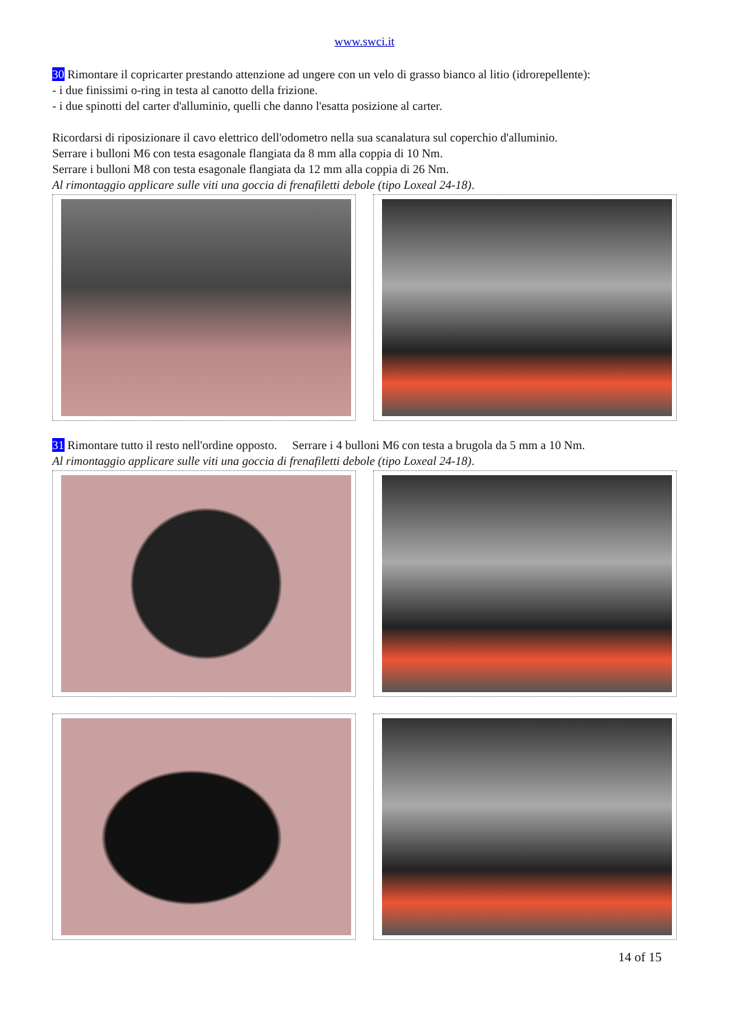www.swci.it
30 Rimontare il copricarter prestando attenzione ad ungere con un velo di grasso bianco al litio (idrorepellente):
- i due finissimi o-ring in testa al canotto della frizione.
- i due spinotti del carter d'alluminio, quelli che danno l'esatta posizione al carter.
Ricordarsi di riposizionare il cavo elettrico dell'odometro nella sua scanalatura sul coperchio d'alluminio.
Serrare i bulloni M6 con testa esagonale flangiata da 8 mm alla coppia di 10 Nm.
Serrare i bulloni M8 con testa esagonale flangiata da 12 mm alla coppia di 26 Nm.
Al rimontaggio applicare sulle viti una goccia di frenafiletti debole (tipo Loxeal 24-18).
31 Rimontare tutto il resto nell'ordine opposto. Serrare i 4 bulloni M6 con testa a brugola da 5 mm a 10 Nm.
Al rimontaggio applicare sulle viti una goccia di frenafiletti debole (tipo Loxeal 24-18).
14 of 15